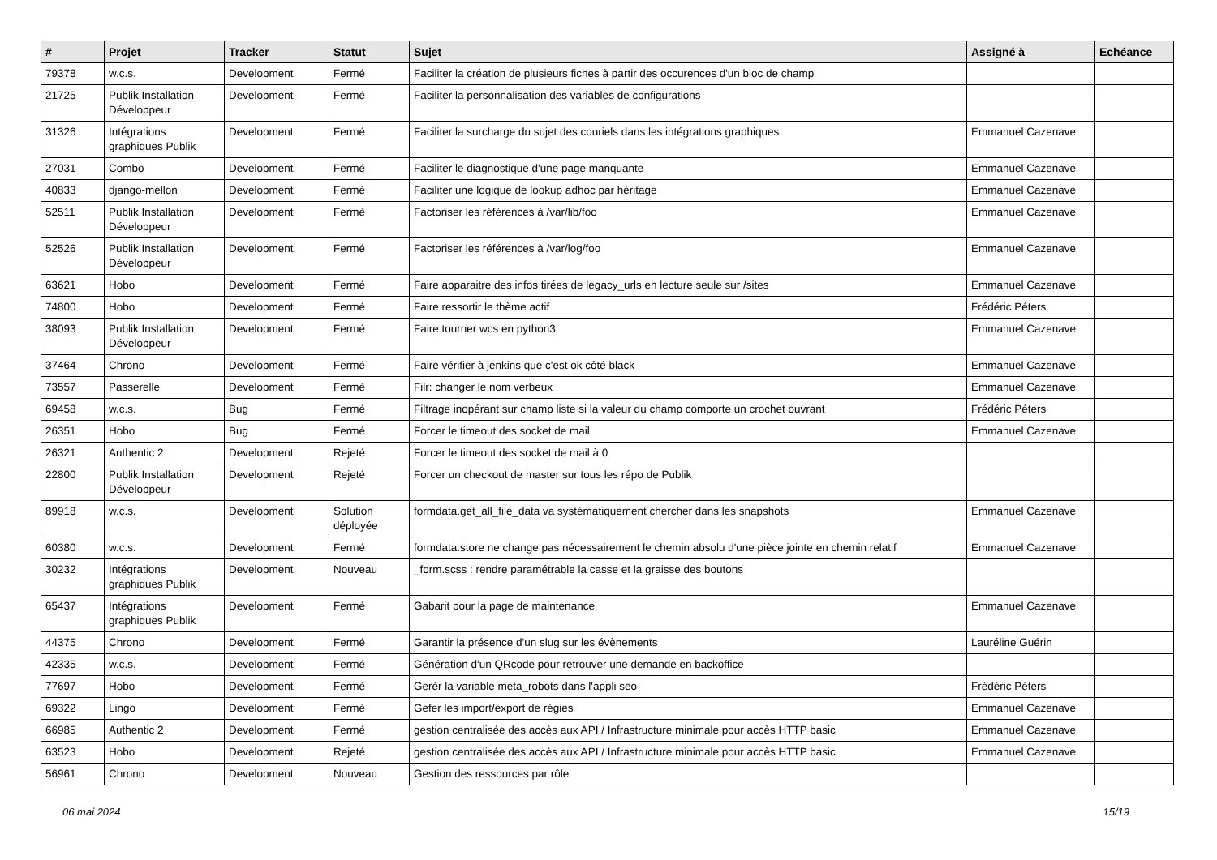| # | Projet | Tracker | Statut | Sujet | Assigné à | Echéance |
| --- | --- | --- | --- | --- | --- | --- |
| 79378 | w.c.s. | Development | Fermé | Faciliter la création de plusieurs fiches à partir des occurences d'un bloc de champ | | |
| 21725 | Publik Installation Développeur | Development | Fermé | Faciliter la personnalisation des variables de configurations | | |
| 31326 | Intégrations graphiques Publik | Development | Fermé | Faciliter la surcharge du sujet des couriels dans les intégrations graphiques | Emmanuel Cazenave | |
| 27031 | Combo | Development | Fermé | Faciliter le diagnostique d'une page manquante | Emmanuel Cazenave | |
| 40833 | django-mellon | Development | Fermé | Faciliter une logique de lookup adhoc par héritage | Emmanuel Cazenave | |
| 52511 | Publik Installation Développeur | Development | Fermé | Factoriser les références à /var/lib/foo | Emmanuel Cazenave | |
| 52526 | Publik Installation Développeur | Development | Fermé | Factoriser les références à /var/log/foo | Emmanuel Cazenave | |
| 63621 | Hobo | Development | Fermé | Faire apparaitre des infos tirées de legacy_urls en lecture seule sur /sites | Emmanuel Cazenave | |
| 74800 | Hobo | Development | Fermé | Faire ressortir le thème actif | Frédéric Péters | |
| 38093 | Publik Installation Développeur | Development | Fermé | Faire tourner wcs en python3 | Emmanuel Cazenave | |
| 37464 | Chrono | Development | Fermé | Faire vérifier à jenkins que c'est ok côté black | Emmanuel Cazenave | |
| 73557 | Passerelle | Development | Fermé | Filr: changer le nom verbeux | Emmanuel Cazenave | |
| 69458 | w.c.s. | Bug | Fermé | Filtrage inopérant sur champ liste si la valeur du champ comporte un crochet ouvrant | Frédéric Péters | |
| 26351 | Hobo | Bug | Fermé | Forcer le timeout des socket de mail | Emmanuel Cazenave | |
| 26321 | Authentic 2 | Development | Rejeté | Forcer le timeout des socket de mail à 0 | | |
| 22800 | Publik Installation Développeur | Development | Rejeté | Forcer un checkout de master sur tous les répo de Publik | | |
| 89918 | w.c.s. | Development | Solution déployée | formdata.get_all_file_data va systématiquement chercher dans les snapshots | Emmanuel Cazenave | |
| 60380 | w.c.s. | Development | Fermé | formdata.store ne change pas nécessairement le chemin absolu d'une pièce jointe en chemin relatif | Emmanuel Cazenave | |
| 30232 | Intégrations graphiques Publik | Development | Nouveau | _form.scss : rendre paramétrable la casse et la graisse des boutons | | |
| 65437 | Intégrations graphiques Publik | Development | Fermé | Gabarit pour la page de maintenance | Emmanuel Cazenave | |
| 44375 | Chrono | Development | Fermé | Garantir la présence d'un slug sur les évènements | Lauréline Guérin | |
| 42335 | w.c.s. | Development | Fermé | Génération d'un QRcode pour retrouver une demande en backoffice | | |
| 77697 | Hobo | Development | Fermé | Gerér la variable meta_robots dans l'appli seo | Frédéric Péters | |
| 69322 | Lingo | Development | Fermé | Gefer les import/export de régies | Emmanuel Cazenave | |
| 66985 | Authentic 2 | Development | Fermé | gestion centralisée des accès aux API / Infrastructure minimale pour accès HTTP basic | Emmanuel Cazenave | |
| 63523 | Hobo | Development | Rejeté | gestion centralisée des accès aux API / Infrastructure minimale pour accès HTTP basic | Emmanuel Cazenave | |
| 56961 | Chrono | Development | Nouveau | Gestion des ressources par rôle | | |
06 mai 2024 15/19